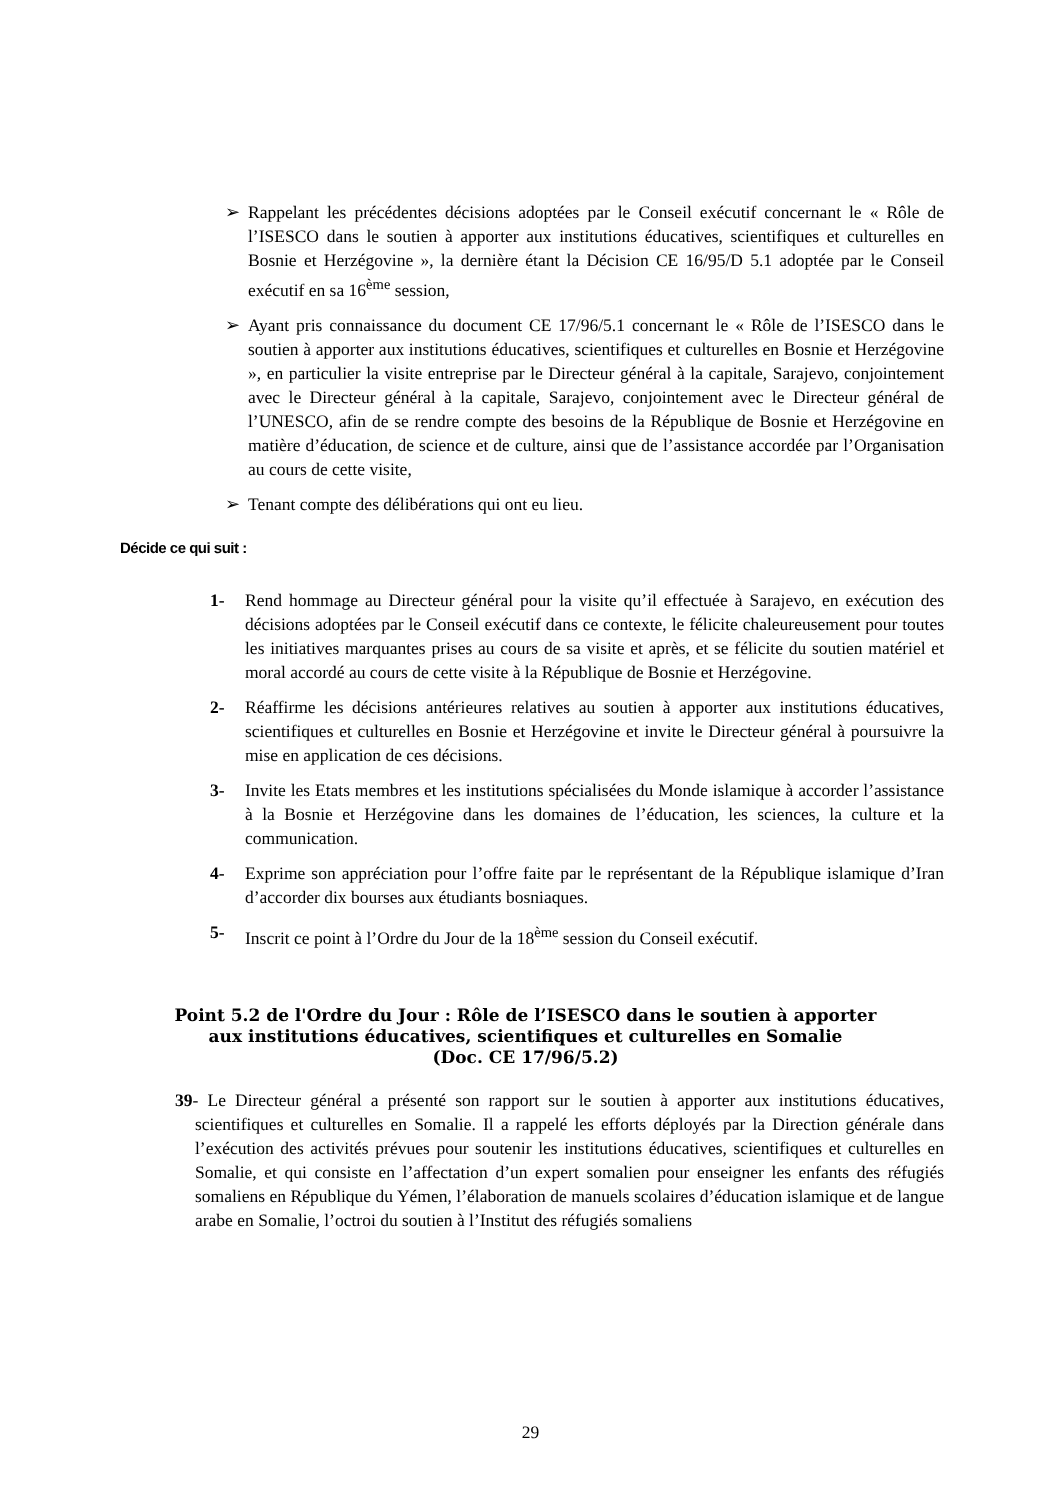➢ Rappelant les précédentes décisions adoptées par le Conseil exécutif concernant le « Rôle de l’ISESCO dans le soutien à apporter aux institutions éducatives, scientifiques et culturelles en Bosnie et Herzégovine », la dernière étant la Décision CE 16/95/D 5.1 adoptée par le Conseil exécutif en sa 16<sup>ème</sup> session,
➢ Ayant pris connaissance du document CE 17/96/5.1 concernant le « Rôle de l’ISESCO dans le soutien à apporter aux institutions éducatives, scientifiques et culturelles en Bosnie et Herzégovine », en particulier la visite entreprise par le Directeur général à la capitale, Sarajevo, conjointement avec le Directeur général à la capitale, Sarajevo, conjointement avec le Directeur général de l’UNESCO, afin de se rendre compte des besoins de la République de Bosnie et Herzégovine en matière d’éducation, de science et de culture, ainsi que de l’assistance accordée par l’Organisation au cours de cette visite,
➢ Tenant compte des délibérations qui ont eu lieu.
Décide ce qui suit :
1- Rend hommage au Directeur général pour la visite qu’il effectuée à Sarajevo, en exécution des décisions adoptées par le Conseil exécutif dans ce contexte, le félicite chaleureusement pour toutes les initiatives marquantes prises au cours de sa visite et après, et se félicite du soutien matériel et moral accordé au cours de cette visite à la République de Bosnie et Herzégovine.
2- Réaffirme les décisions antérieures relatives au soutien à apporter aux institutions éducatives, scientifiques et culturelles en Bosnie et Herzégovine et invite le Directeur général à poursuivre la mise en application de ces décisions.
3- Invite les Etats membres et les institutions spécialisées du Monde islamique à accorder l’assistance à la Bosnie et Herzégovine dans les domaines de l’éducation, les sciences, la culture et la communication.
4- Exprime son appréciation pour l’offre faite par le représentant de la République islamique d’Iran d’accorder dix bourses aux étudiants bosniaques.
5- Inscrit ce point à l’Ordre du Jour de la 18<sup>ème</sup> session du Conseil exécutif.
Point 5.2 de l'Ordre du Jour : Rôle de l’ISESCO dans le soutien à apporter aux institutions éducatives, scientifiques et culturelles en Somalie
(Doc. CE 17/96/5.2)
39- Le Directeur général a présenté son rapport sur le soutien à apporter aux institutions éducatives, scientifiques et culturelles en Somalie. Il a rappelé les efforts déployés par la Direction générale dans l’exécution des activités prévues pour soutenir les institutions éducatives, scientifiques et culturelles en Somalie, et qui consiste en l’affectation d’un expert somalien pour enseigner les enfants des réfugiés somaliens en République du Yémen, l’élaboration de manuels scolaires d’éducation islamique et de langue arabe en Somalie, l’octroi du soutien à l’Institut des réfugiés somaliens
29